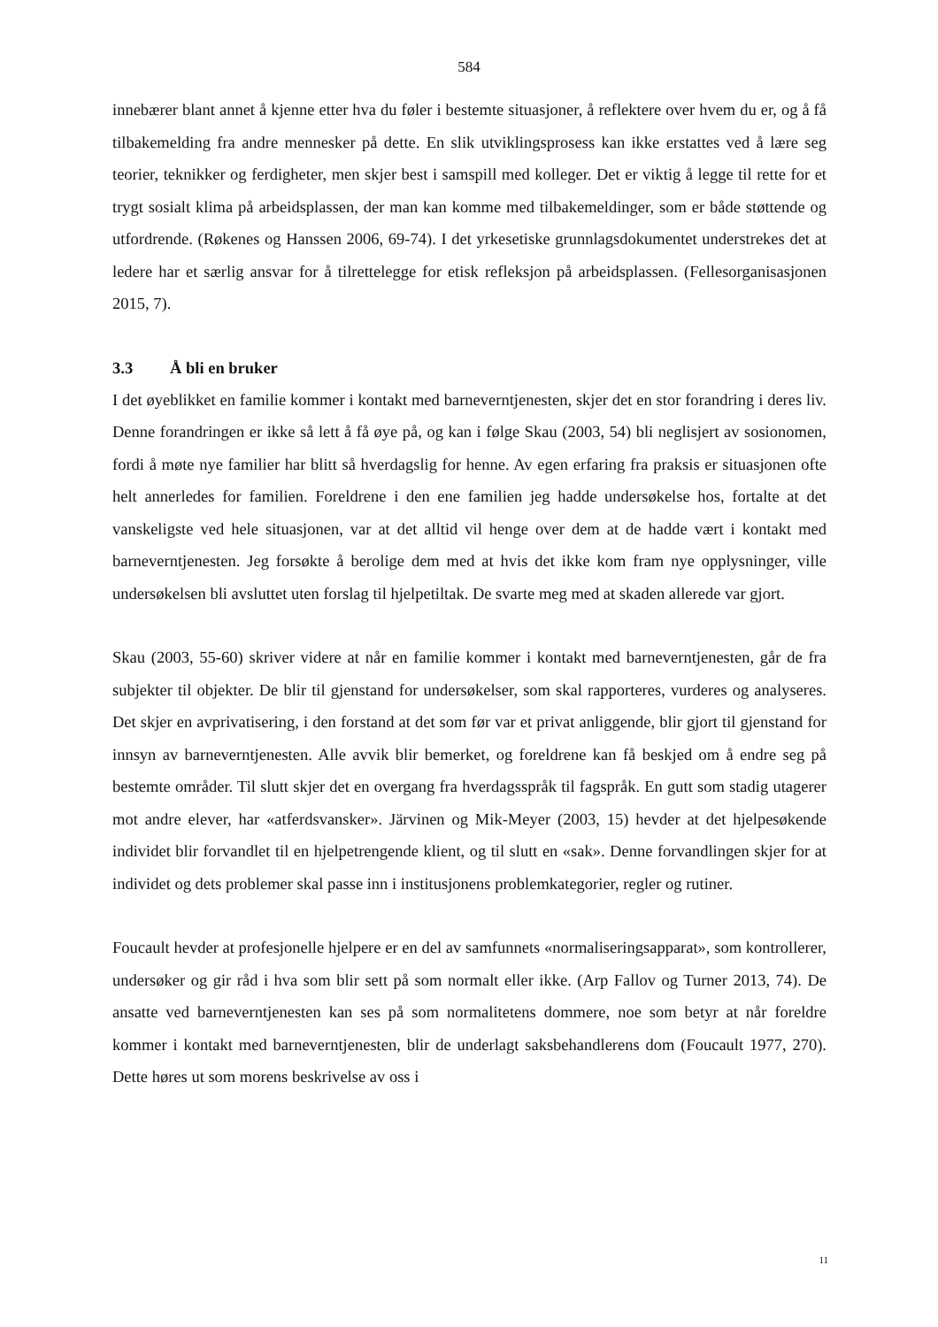584
innebærer blant annet å kjenne etter hva du føler i bestemte situasjoner, å reflektere over hvem du er, og å få tilbakemelding fra andre mennesker på dette. En slik utviklingsprosess kan ikke erstattes ved å lære seg teorier, teknikker og ferdigheter, men skjer best i samspill med kolleger. Det er viktig å legge til rette for et trygt sosialt klima på arbeidsplassen, der man kan komme med tilbakemeldinger, som er både støttende og utfordrende. (Røkenes og Hanssen 2006, 69-74). I det yrkesetiske grunnlagsdokumentet understrekes det at ledere har et særlig ansvar for å tilrettelegge for etisk refleksjon på arbeidsplassen. (Fellesorganisasjonen 2015, 7).
3.3 Å bli en bruker
I det øyeblikket en familie kommer i kontakt med barneverntjenesten, skjer det en stor forandring i deres liv. Denne forandringen er ikke så lett å få øye på, og kan i følge Skau (2003, 54) bli neglisjert av sosionomen, fordi å møte nye familier har blitt så hverdagslig for henne. Av egen erfaring fra praksis er situasjonen ofte helt annerledes for familien. Foreldrene i den ene familien jeg hadde undersøkelse hos, fortalte at det vanskeligste ved hele situasjonen, var at det alltid vil henge over dem at de hadde vært i kontakt med barneverntjenesten. Jeg forsøkte å berolige dem med at hvis det ikke kom fram nye opplysninger, ville undersøkelsen bli avsluttet uten forslag til hjelpetiltak. De svarte meg med at skaden allerede var gjort.
Skau (2003, 55-60) skriver videre at når en familie kommer i kontakt med barneverntjenesten, går de fra subjekter til objekter. De blir til gjenstand for undersøkelser, som skal rapporteres, vurderes og analyseres. Det skjer en avprivatisering, i den forstand at det som før var et privat anliggende, blir gjort til gjenstand for innsyn av barneverntjenesten. Alle avvik blir bemerket, og foreldrene kan få beskjed om å endre seg på bestemte områder. Til slutt skjer det en overgang fra hverdagsspråk til fagspråk. En gutt som stadig utagerer mot andre elever, har «atferdsvansker». Järvinen og Mik-Meyer (2003, 15) hevder at det hjelpesøkende individet blir forvandlet til en hjelpetrengende klient, og til slutt en «sak». Denne forvandlingen skjer for at individet og dets problemer skal passe inn i institusjonens problemkategorier, regler og rutiner.
Foucault hevder at profesjonelle hjelpere er en del av samfunnets «normaliseringsapparat», som kontrollerer, undersøker og gir råd i hva som blir sett på som normalt eller ikke. (Arp Fallov og Turner 2013, 74). De ansatte ved barneverntjenesten kan ses på som normalitetens dommere, noe som betyr at når foreldre kommer i kontakt med barneverntjenesten, blir de underlagt saksbehandlerens dom (Foucault 1977, 270). Dette høres ut som morens beskrivelse av oss i
11